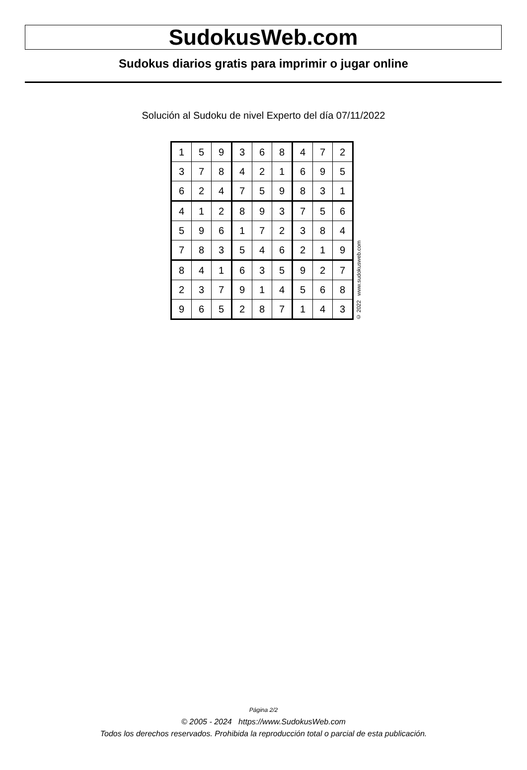SudokusWeb.com
Sudokus diarios gratis para imprimir o jugar online
Solución al Sudoku de nivel Experto del día 07/11/2022
| 1 | 5 | 9 | 3 | 6 | 8 | 4 | 7 | 2 |
| 3 | 7 | 8 | 4 | 2 | 1 | 6 | 9 | 5 |
| 6 | 2 | 4 | 7 | 5 | 9 | 8 | 3 | 1 |
| 4 | 1 | 2 | 8 | 9 | 3 | 7 | 5 | 6 |
| 5 | 9 | 6 | 1 | 7 | 2 | 3 | 8 | 4 |
| 7 | 8 | 3 | 5 | 4 | 6 | 2 | 1 | 9 |
| 8 | 4 | 1 | 6 | 3 | 5 | 9 | 2 | 7 |
| 2 | 3 | 7 | 9 | 1 | 4 | 5 | 6 | 8 |
| 9 | 6 | 5 | 2 | 8 | 7 | 1 | 4 | 3 |
© 2022 www.sudokusweb.com
Página 2/2
© 2005 - 2024 https://www.SudokusWeb.com
Todos los derechos reservados. Prohibida la reproducción total o parcial de esta publicación.